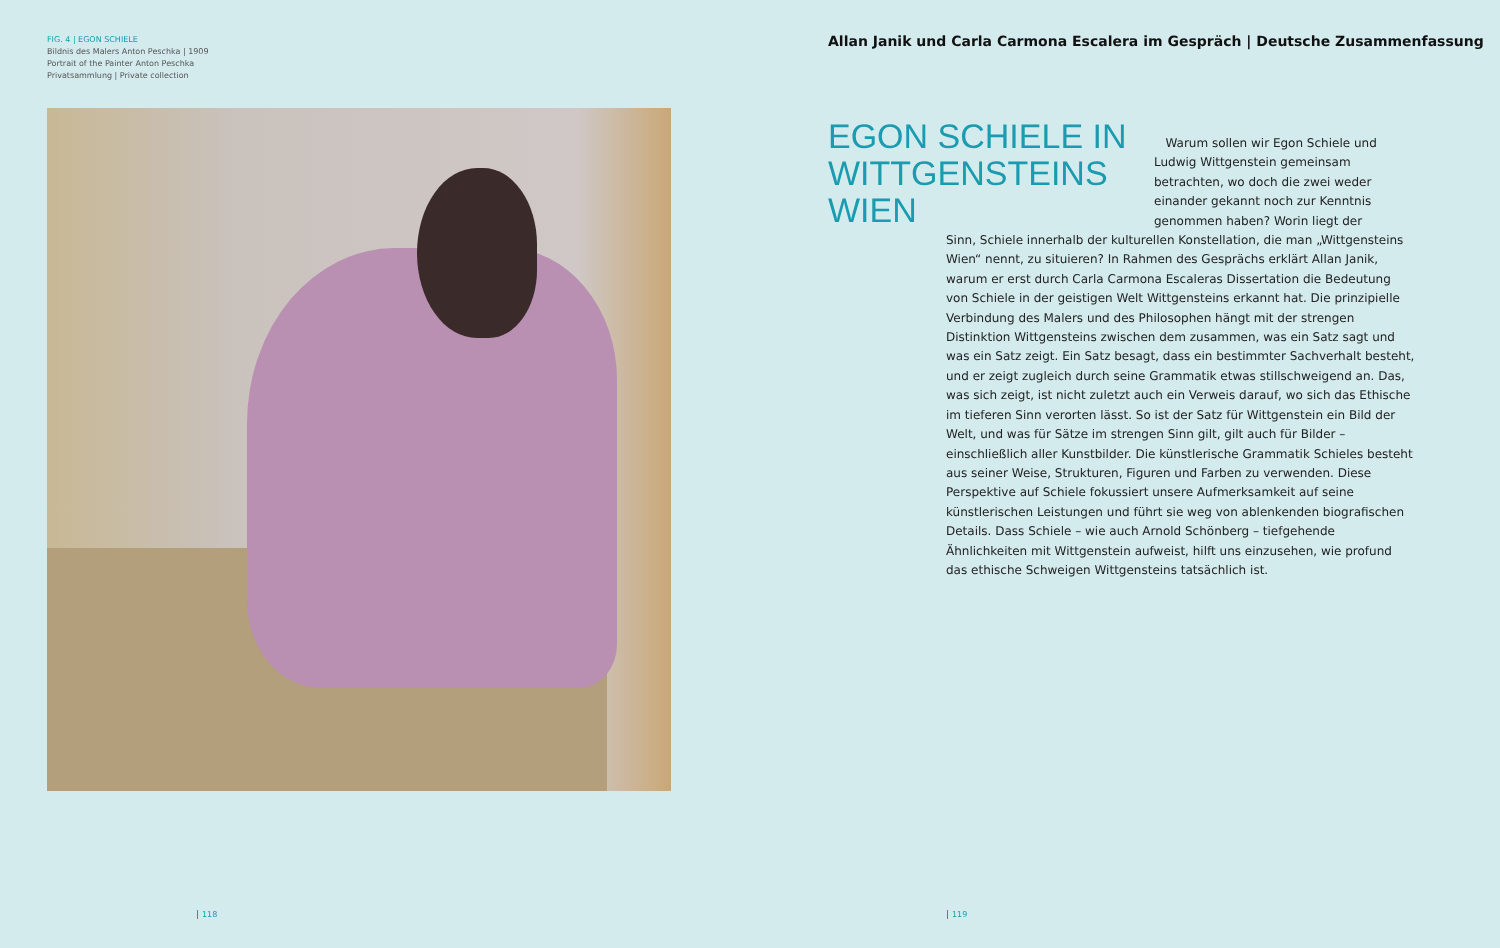FIG. 4 | EGON SCHIELE
Bildnis des Malers Anton Peschka | 1909
Portrait of the Painter Anton Peschka
Privatsammlung | Private collection
118
Allan Janik und Carla Carmona Escalera im Gespräch | Deutsche Zusammenfassung
EGON SCHIELE IN WITTGENSTEINS WIEN
Warum sollen wir Egon Schiele und Ludwig Wittgenstein gemeinsam betrachten, wo doch die zwei weder einander gekannt noch zur Kenntnis genommen haben? Worin liegt der
Sinn, Schiele innerhalb der kulturellen Konstellation, die man „Wittgensteins Wien“ nennt, zu situieren? In Rahmen des Gesprächs erklärt Allan Janik, warum er erst durch Carla Carmona Escaleras Dissertation die Bedeutung von Schiele in der geistigen Welt Wittgensteins erkannt hat. Die prinzipielle Verbindung des Malers und des Philosophen hängt mit der strengen Distinktion Wittgensteins zwischen dem zusammen, was ein Satz sagt und was ein Satz zeigt. Ein Satz besagt, dass ein bestimmter Sachverhalt besteht, und er zeigt zugleich durch seine Grammatik etwas stillschweigend an. Das, was sich zeigt, ist nicht zuletzt auch ein Verweis darauf, wo sich das Ethische im tieferen Sinn verorten lässt. So ist der Satz für Wittgenstein ein Bild der Welt, und was für Sätze im strengen Sinn gilt, gilt auch für Bilder – einschließlich aller Kunstbilder. Die künstlerische Grammatik Schieles besteht aus seiner Weise, Strukturen, Figuren und Farben zu verwenden. Diese Perspektive auf Schiele fokussiert unsere Aufmerksamkeit auf seine künstlerischen Leistungen und führt sie weg von ablenkenden biografischen Details. Dass Schiele – wie auch Arnold Schönberg – tiefgehende Ähnlichkeiten mit Wittgenstein aufweist, hilft uns einzusehen, wie profund das ethische Schweigen Wittgensteins tatsächlich ist.
119